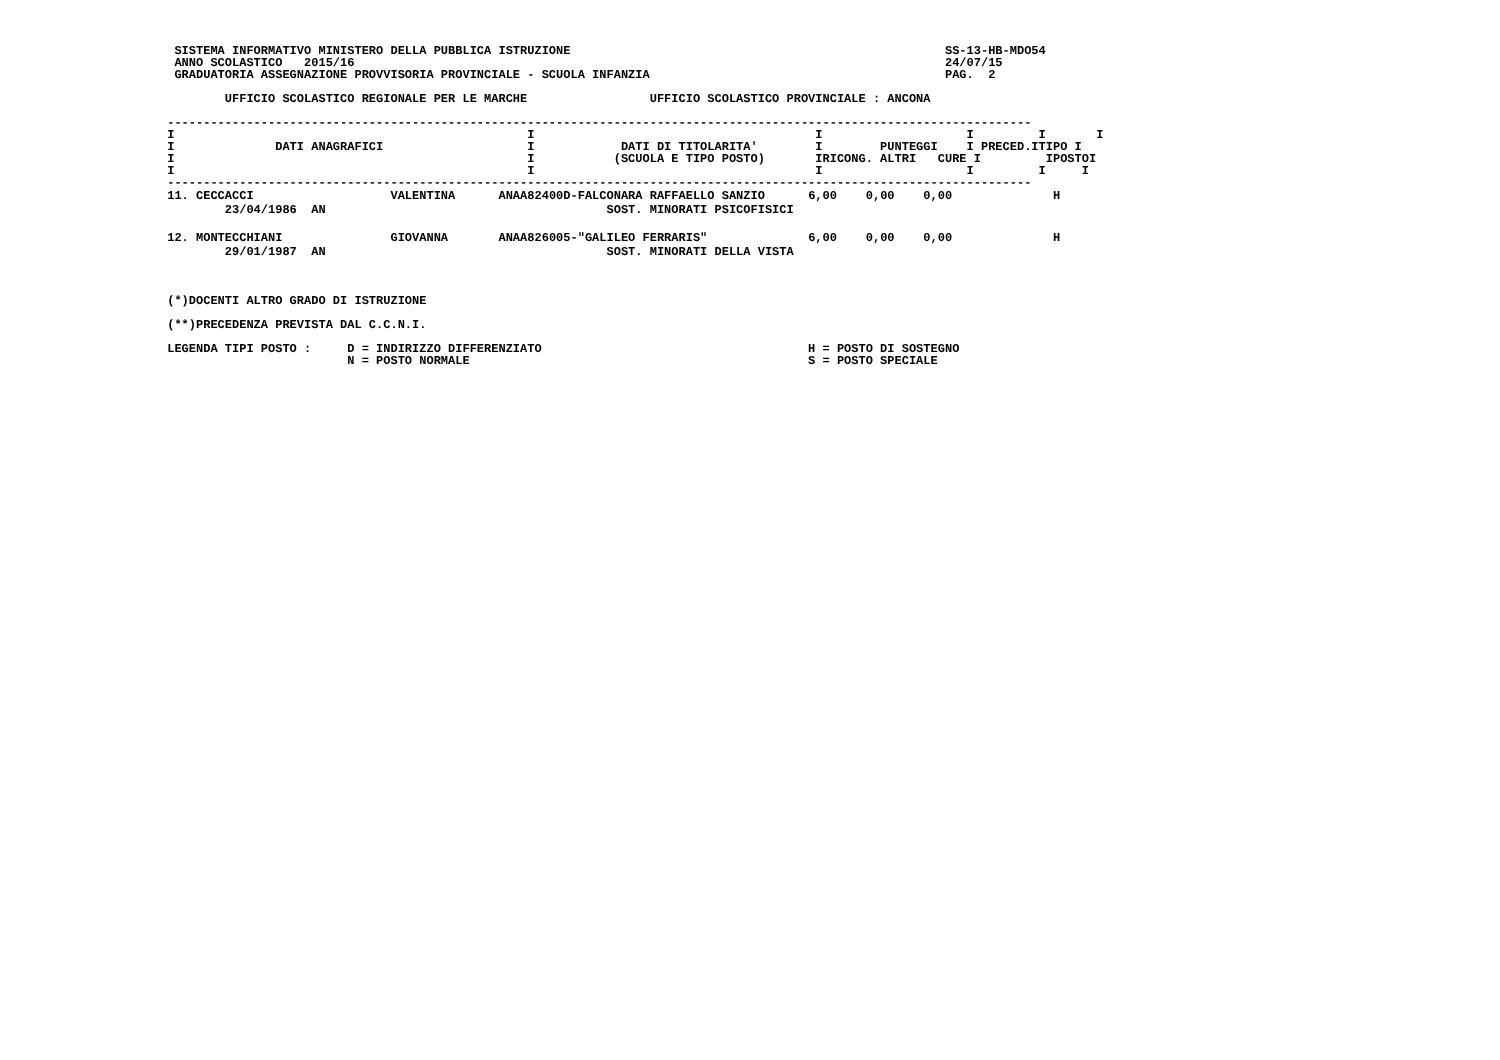SISTEMA INFORMATIVO MINISTERO DELLA PUBBLICA ISTRUZIONE                                                    SS-13-HB-MDO54
  ANNO SCOLASTICO   2015/16                                                                                  24/07/15
  GRADUATORIA ASSEGNAZIONE PROVVISORIA PROVINCIALE - SCUOLA INFANZIA                                         PAG.  2

         UFFICIO SCOLASTICO REGIONALE PER LE MARCHE                 UFFICIO SCOLASTICO PROVINCIALE : ANCONA

 ------------------------------------------------------------------------------------------------------------------------
 I                                                 I                                       I                    I         I       I
 I              DATI ANAGRAFICI                    I            DATI DI TITOLARITA'        I        PUNTEGGI    I PRECED.ITIPO I
 I                                                 I           (SCUOLA E TIPO POSTO)       IRICONG. ALTRI   CURE I         IPOSTOI
 I                                                 I                                       I                    I         I     I
 ------------------------------------------------------------------------------------------------------------------------
| 11. CECCACCI VALENTINA | ANAA82400D-FALCONARA RAFFAELLO SANZIO | 6,00 0,00 0,00 H |
| 23/04/1986 AN | SOST. MINORATI PSICOFISICI | |
| 12. MONTECCHIANI GIOVANNA | ANAA826005-"GALILEO FERRARIS" | 6,00 0,00 0,00 H |
| 29/01/1987 AN | SOST. MINORATI DELLA VISTA | |
 (*)DOCENTI ALTRO GRADO DI ISTRUZIONE

 (**)PRECEDENZA PREVISTA DAL C.C.N.I.

 LEGENDA TIPI POSTO :     D = INDIRIZZO DIFFERENZIATO                                     H = POSTO DI SOSTEGNO
                          N = POSTO NORMALE                                               S = POSTO SPECIALE